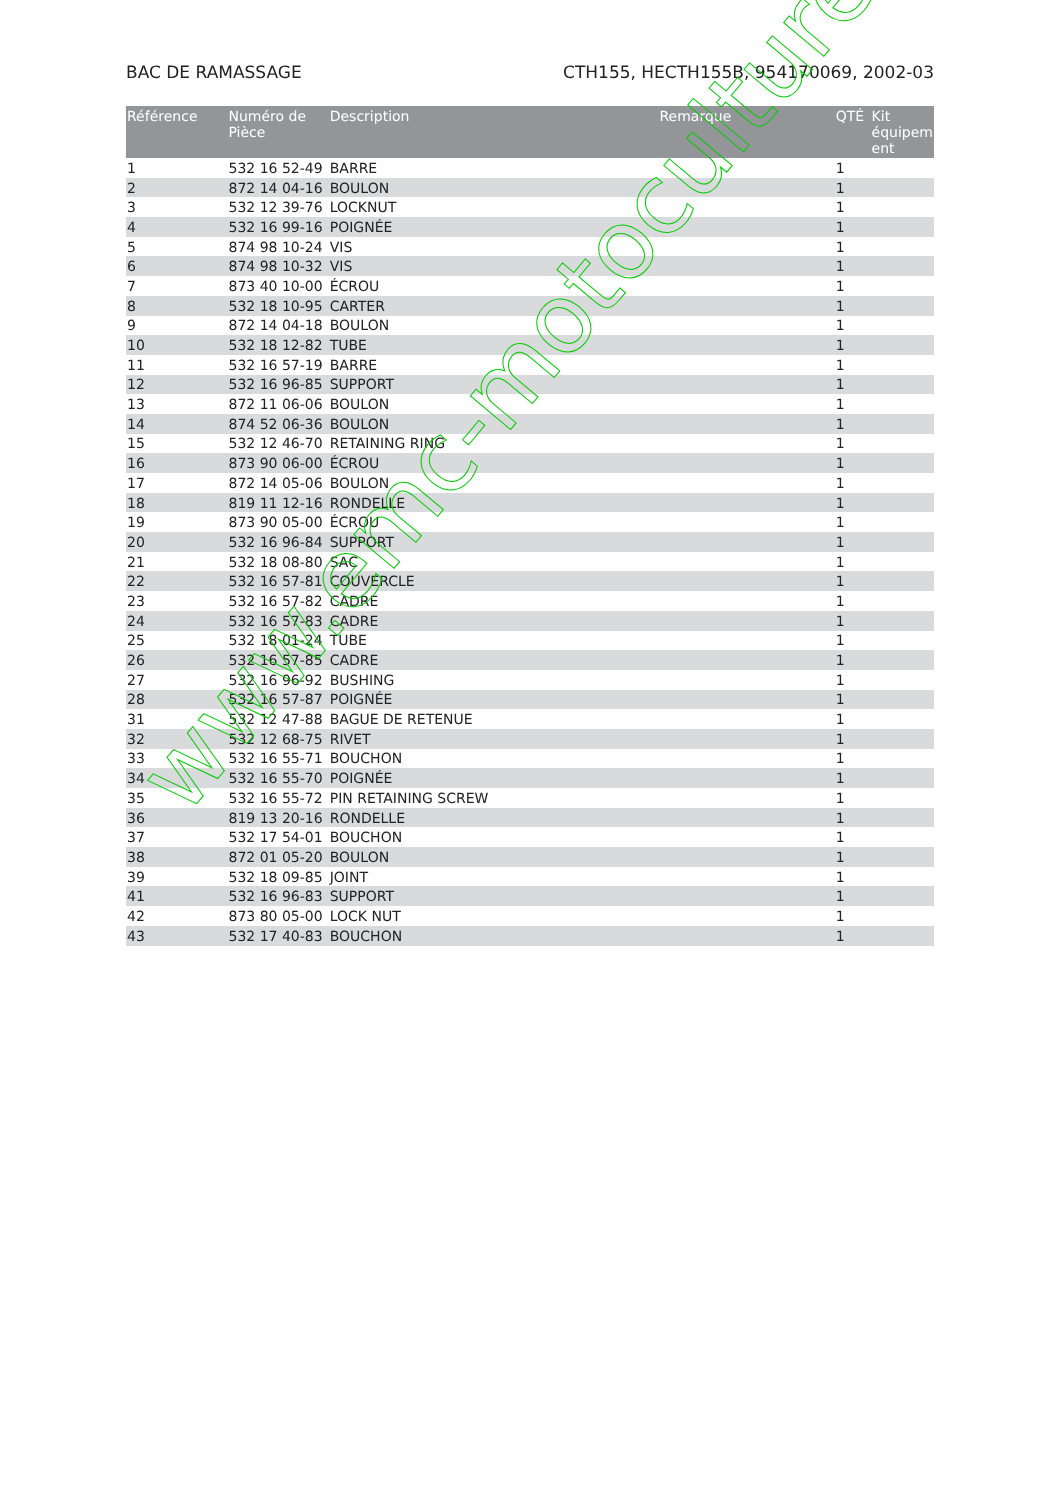BAC DE RAMASSAGE CTH155, HECTH155B, 954170069, 2002-03
| Référence | Numéro de Pièce | Description | Remarque | QTÉ | Kit équipem ent |
| --- | --- | --- | --- | --- | --- |
| 1 | 532 16 52-49 | BARRE | | 1 | |
| 2 | 872 14 04-16 | BOULON | | 1 | |
| 3 | 532 12 39-76 | LOCKNUT | | 1 | |
| 4 | 532 16 99-16 | POIGNÉE | | 1 | |
| 5 | 874 98 10-24 | VIS | | 1 | |
| 6 | 874 98 10-32 | VIS | | 1 | |
| 7 | 873 40 10-00 | ÉCROU | | 1 | |
| 8 | 532 18 10-95 | CARTER | | 1 | |
| 9 | 872 14 04-18 | BOULON | | 1 | |
| 10 | 532 18 12-82 | TUBE | | 1 | |
| 11 | 532 16 57-19 | BARRE | | 1 | |
| 12 | 532 16 96-85 | SUPPORT | | 1 | |
| 13 | 872 11 06-06 | BOULON | | 1 | |
| 14 | 874 52 06-36 | BOULON | | 1 | |
| 15 | 532 12 46-70 | RETAINING RING | | 1 | |
| 16 | 873 90 06-00 | ÉCROU | | 1 | |
| 17 | 872 14 05-06 | BOULON | | 1 | |
| 18 | 819 11 12-16 | RONDELLE | | 1 | |
| 19 | 873 90 05-00 | ÉCROU | | 1 | |
| 20 | 532 16 96-84 | SUPPORT | | 1 | |
| 21 | 532 18 08-80 | SAC | | 1 | |
| 22 | 532 16 57-81 | COUVERCLE | | 1 | |
| 23 | 532 16 57-82 | CADRE | | 1 | |
| 24 | 532 16 57-83 | CADRE | | 1 | |
| 25 | 532 18 01-24 | TUBE | | 1 | |
| 26 | 532 16 57-85 | CADRE | | 1 | |
| 27 | 532 16 96-92 | BUSHING | | 1 | |
| 28 | 532 16 57-87 | POIGNÉE | | 1 | |
| 31 | 532 12 47-88 | BAGUE DE RETENUE | | 1 | |
| 32 | 532 12 68-75 | RIVET | | 1 | |
| 33 | 532 16 55-71 | BOUCHON | | 1 | |
| 34 | 532 16 55-70 | POIGNÉE | | 1 | |
| 35 | 532 16 55-72 | PIN RETAINING SCREW | | 1 | |
| 36 | 819 13 20-16 | RONDELLE | | 1 | |
| 37 | 532 17 54-01 | BOUCHON | | 1 | |
| 38 | 872 01 05-20 | BOULON | | 1 | |
| 39 | 532 18 09-85 | JOINT | | 1 | |
| 41 | 532 16 96-83 | SUPPORT | | 1 | |
| 42 | 873 80 05-00 | LOCK NUT | | 1 | |
| 43 | 532 17 40-83 | BOUCHON | | 1 | |
www.emc-motoculture.com